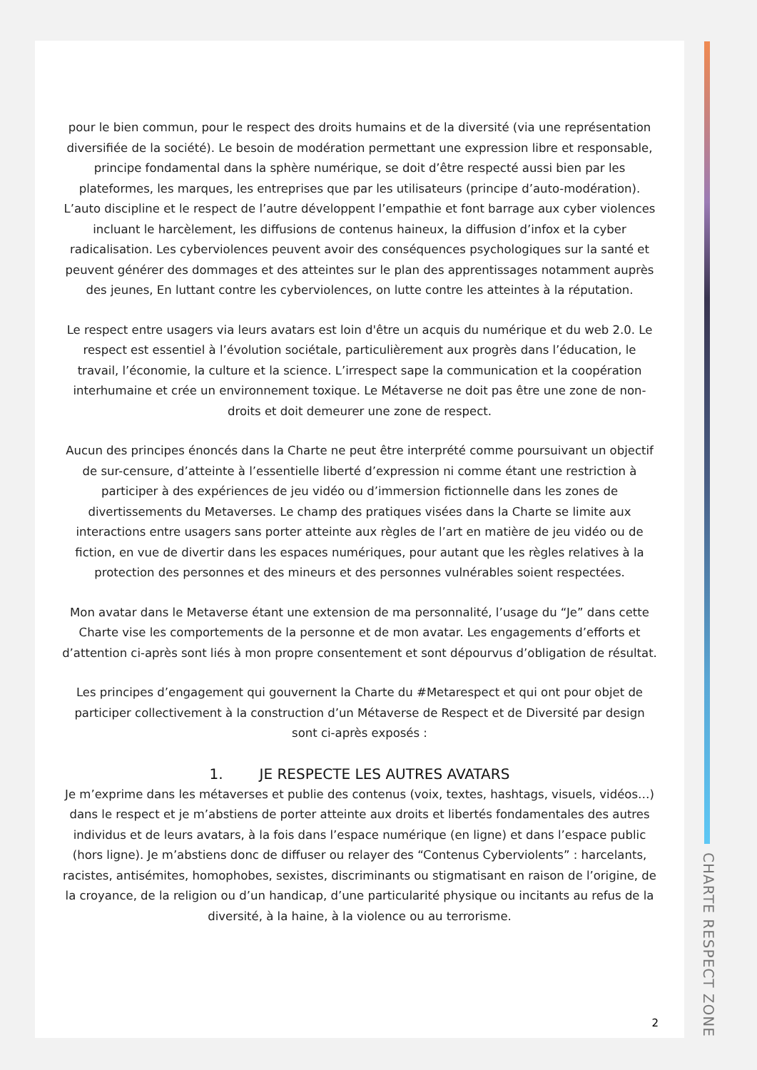pour le bien commun, pour le respect des droits humains et de la diversité (via une représentation diversifiée de la société). Le besoin de modération permettant une expression libre et responsable, principe fondamental dans la sphère numérique, se doit d’être respecté aussi bien par les plateformes, les marques, les entreprises que par les utilisateurs (principe d’auto-modération). L’auto discipline et le respect de l’autre développent l’empathie et font barrage aux cyber violences incluant le harcèlement, les diffusions de contenus haineux, la diffusion d’infox et la cyber radicalisation. Les cyberviolences peuvent avoir des conséquences psychologiques sur la santé et peuvent générer des dommages et des atteintes sur le plan des apprentissages notamment auprès des jeunes, En luttant contre les cyberviolences, on lutte contre les atteintes à la réputation.
Le respect entre usagers via leurs avatars est loin d'être un acquis du numérique et du web 2.0. Le respect est essentiel à l’évolution sociétale, particulièrement aux progrès dans l’éducation, le travail, l’économie, la culture et la science. L’irrespect sape la communication et la coopération interhumaine et crée un environnement toxique. Le Métaverse ne doit pas être une zone de non-droits et doit demeurer une zone de respect.
Aucun des principes énoncés dans la Charte ne peut être interprété comme poursuivant un objectif de sur-censure, d’atteinte à l’essentielle liberté d’expression ni comme étant une restriction à participer à des expériences de jeu vidéo ou d’immersion fictionnelle dans les zones de divertissements du Metaverses. Le champ des pratiques visées dans la Charte se limite aux interactions entre usagers sans porter atteinte aux règles de l’art en matière de jeu vidéo ou de fiction, en vue de divertir dans les espaces numériques, pour autant que les règles relatives à la protection des personnes et des mineurs et des personnes vulnérables soient respectées.
Mon avatar dans le Metaverse étant une extension de ma personnalité, l’usage du “Je” dans cette Charte vise les comportements de la personne et de mon avatar. Les engagements d’efforts et d’attention ci-après sont liés à mon propre consentement et sont dépourvus d’obligation de résultat.
Les principes d’engagement qui gouvernent la Charte du #Metarespect et qui ont pour objet de participer collectivement à la construction d’un Métaverse de Respect et de Diversité par design sont ci-après exposés :
1. JE RESPECTE LES AUTRES AVATARS
Je m’exprime dans les métaverses et publie des contenus (voix, textes, hashtags, visuels, vidéos…) dans le respect et je m’abstiens de porter atteinte aux droits et libertés fondamentales des autres individus et de leurs avatars, à la fois dans l’espace numérique (en ligne) et dans l’espace public (hors ligne). Je m’abstiens donc de diffuser ou relayer des “Contenus Cyberviolents” : harcelants, racistes, antisémites, homophobes, sexistes, discriminants ou stigmatisant en raison de l’origine, de la croyance, de la religion ou d’un handicap, d’une particularité physique ou incitants au refus de la diversité, à la haine, à la violence ou au terrorisme.
2
CHARTE RESPECT ZONE